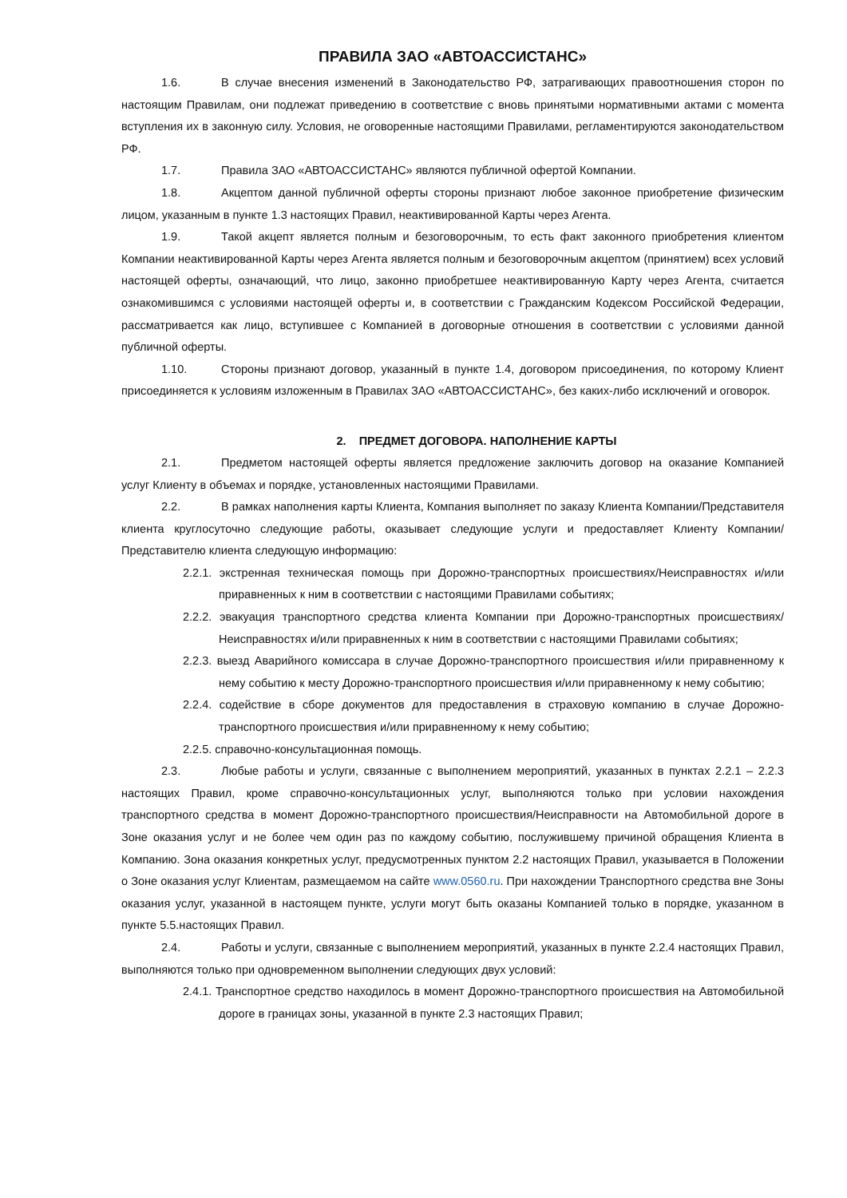ПРАВИЛА ЗАО «АВТОАССИСТАНС»
1.6. В случае внесения изменений в Законодательство РФ, затрагивающих правоотношения сторон по настоящим Правилам, они подлежат приведению в соответствие с вновь принятыми нормативными актами с момента вступления их в законную силу. Условия, не оговоренные настоящими Правилами, регламентируются законодательством РФ.
1.7. Правила ЗАО «АВТОАССИСТАНС» являются публичной офертой Компании.
1.8. Акцептом данной публичной оферты стороны признают любое законное приобретение физическим лицом, указанным в пункте 1.3 настоящих Правил, неактивированной Карты через Агента.
1.9. Такой акцепт является полным и безоговорочным, то есть факт законного приобретения клиентом Компании неактивированной Карты через Агента является полным и безоговорочным акцептом (принятием) всех условий настоящей оферты, означающий, что лицо, законно приобретшее неактивированную Карту через Агента, считается ознакомившимся с условиями настоящей оферты и, в соответствии с Гражданским Кодексом Российской Федерации, рассматривается как лицо, вступившее с Компанией в договорные отношения в соответствии с условиями данной публичной оферты.
1.10. Стороны признают договор, указанный в пункте 1.4, договором присоединения, по которому Клиент присоединяется к условиям изложенным в Правилах ЗАО «АВТОАССИСТАНС», без каких-либо исключений и оговорок.
2. ПРЕДМЕТ ДОГОВОРА. НАПОЛНЕНИЕ КАРТЫ
2.1. Предметом настоящей оферты является предложение заключить договор на оказание Компанией услуг Клиенту в объемах и порядке, установленных настоящими Правилами.
2.2. В рамках наполнения карты Клиента, Компания выполняет по заказу Клиента Компании/Представителя клиента круглосуточно следующие работы, оказывает следующие услуги и предоставляет Клиенту Компании/Представителю клиента следующую информацию:
2.2.1. экстренная техническая помощь при Дорожно-транспортных происшествиях/Неисправностях и/или приравненных к ним в соответствии с настоящими Правилами событиях;
2.2.2. эвакуация транспортного средства клиента Компании при Дорожно-транспортных происшествиях/Неисправностях и/или приравненных к ним в соответствии с настоящими Правилами событиях;
2.2.3. выезд Аварийного комиссара в случае Дорожно-транспортного происшествия и/или приравненному к нему событию к месту Дорожно-транспортного происшествия и/или приравненному к нему событию;
2.2.4. содействие в сборе документов для предоставления в страховую компанию в случае Дорожно-транспортного происшествия и/или приравненному к нему событию;
2.2.5. справочно-консультационная помощь.
2.3. Любые работы и услуги, связанные с выполнением мероприятий, указанных в пунктах 2.2.1 – 2.2.3 настоящих Правил, кроме справочно-консультационных услуг, выполняются только при условии нахождения транспортного средства в момент Дорожно-транспортного происшествия/Неисправности на Автомобильной дороге в Зоне оказания услуг и не более чем один раз по каждому событию, послужившему причиной обращения Клиента в Компанию. Зона оказания конкретных услуг, предусмотренных пунктом 2.2 настоящих Правил, указывается в Положении о Зоне оказания услуг Клиентам, размещаемом на сайте www.0560.ru. При нахождении Транспортного средства вне Зоны оказания услуг, указанной в настоящем пункте, услуги могут быть оказаны Компанией только в порядке, указанном в пункте 5.5.настоящих Правил.
2.4. Работы и услуги, связанные с выполнением мероприятий, указанных в пункте 2.2.4 настоящих Правил, выполняются только при одновременном выполнении следующих двух условий:
2.4.1. Транспортное средство находилось в момент Дорожно-транспортного происшествия на Автомобильной дороге в границах зоны, указанной в пункте 2.3 настоящих Правил;